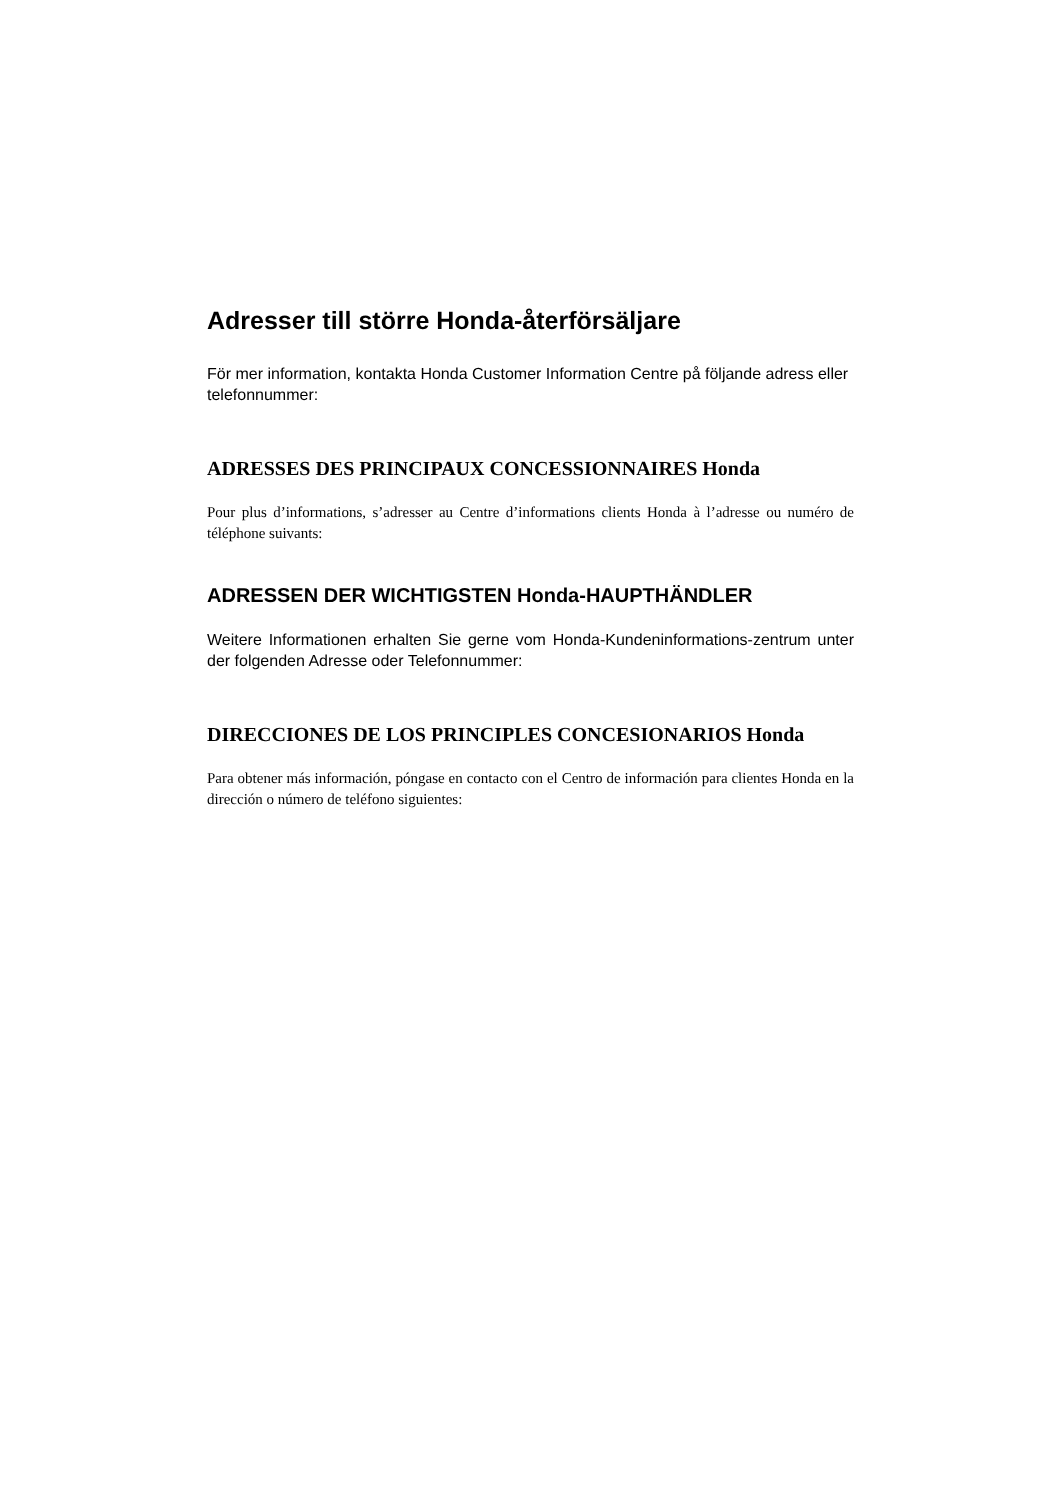Adresser till större Honda-återförsäljare
För mer information, kontakta Honda Customer Information Centre på följande adress eller telefonnummer:
ADRESSES DES PRINCIPAUX CONCESSIONNAIRES Honda
Pour plus d’informations, s’adresser au Centre d’informations clients Honda à l’adresse ou numéro de téléphone suivants:
ADRESSEN DER WICHTIGSTEN Honda-HAUPTHÄNDLER
Weitere Informationen erhalten Sie gerne vom Honda-Kundeninformations-zentrum unter der folgenden Adresse oder Telefonnummer:
DIRECCIONES DE LOS PRINCIPLES CONCESIONARIOS Honda
Para obtener más información, póngase en contacto con el Centro de información para clientes Honda en la dirección o número de teléfono siguientes: